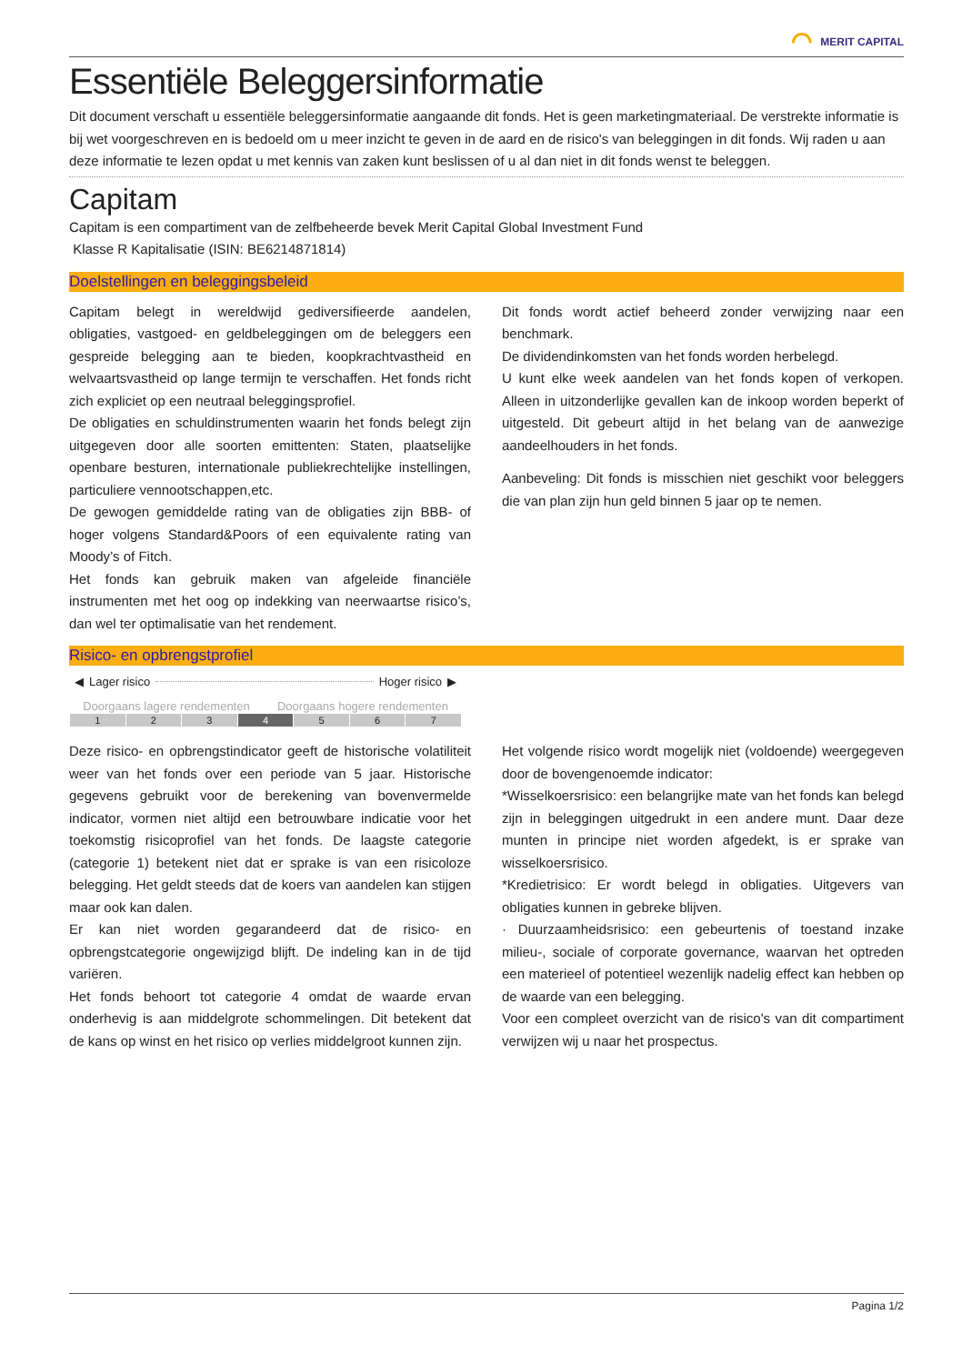⌒ MERIT CAPITAL
Essentiële Beleggersinformatie
Dit document verschaft u essentiële beleggersinformatie aangaande dit fonds. Het is geen marketingmateriaal. De verstrekte informatie is bij wet voorgeschreven en is bedoeld om u meer inzicht te geven in de aard en de risico's van beleggingen in dit fonds. Wij raden u aan deze informatie te lezen opdat u met kennis van zaken kunt beslissen of u al dan niet in dit fonds wenst te beleggen.
Capitam
Capitam is een compartiment van de zelfbeheerde bevek Merit Capital Global Investment Fund
Klasse R Kapitalisatie (ISIN: BE6214871814)
Doelstellingen en beleggingsbeleid
Capitam belegt in wereldwijd gediversifieerde aandelen, obligaties, vastgoed- en geldbeleggingen om de beleggers een gespreide belegging aan te bieden, koopkrachtvastheid en welvaartsvastheid op lange termijn te verschaffen. Het fonds richt zich expliciet op een neutraal beleggingsprofiel.
De obligaties en schuldinstrumenten waarin het fonds belegt zijn uitgegeven door alle soorten emittenten: Staten, plaatselijke openbare besturen, internationale publiekrechtelijke instellingen, particuliere vennootschappen,etc.
De gewogen gemiddelde rating van de obligaties zijn BBB- of hoger volgens Standard&Poors of een equivalente rating van Moody’s of Fitch.
Het fonds kan gebruik maken van afgeleide financiële instrumenten met het oog op indekking van neerwaartse risico’s, dan wel ter optimalisatie van het rendement.
Dit fonds wordt actief beheerd zonder verwijzing naar een benchmark.
De dividendinkomsten van het fonds worden herbelegd.
U kunt elke week aandelen van het fonds kopen of verkopen. Alleen in uitzonderlijke gevallen kan de inkoop worden beperkt of uitgesteld. Dit gebeurt altijd in het belang van de aanwezige aandeelhouders in het fonds.
Aanbeveling: Dit fonds is misschien niet geschikt voor beleggers die van plan zijn hun geld binnen 5 jaar op te nemen.
Risico- en opbrengstprofiel
◀ Lager risico Hoger risico ▶
Doorgaans lagere rendementen Doorgaans hogere rendementen
| 1 | 2 | 3 | 4 | 5 | 6 | 7 |
Deze risico- en opbrengstindicator geeft de historische volatiliteit weer van het fonds over een periode van 5 jaar. Historische gegevens gebruikt voor de berekening van bovenvermelde indicator, vormen niet altijd een betrouwbare indicatie voor het toekomstig risicoprofiel van het fonds. De laagste categorie (categorie 1) betekent niet dat er sprake is van een risicoloze belegging. Het geldt steeds dat de koers van aandelen kan stijgen maar ook kan dalen.
Er kan niet worden gegarandeerd dat de risico- en opbrengstcategorie ongewijzigd blijft. De indeling kan in de tijd variëren.
Het fonds behoort tot categorie 4 omdat de waarde ervan onderhevig is aan middelgrote schommelingen. Dit betekent dat de kans op winst en het risico op verlies middelgroot kunnen zijn.
Het volgende risico wordt mogelijk niet (voldoende) weergegeven door de bovengenoemde indicator:
*Wisselkoersrisico: een belangrijke mate van het fonds kan belegd zijn in beleggingen uitgedrukt in een andere munt. Daar deze munten in principe niet worden afgedekt, is er sprake van wisselkoersrisico.
*Kredietrisico: Er wordt belegd in obligaties. Uitgevers van obligaties kunnen in gebreke blijven.
· Duurzaamheidsrisico: een gebeurtenis of toestand inzake milieu-, sociale of corporate governance, waarvan het optreden een materieel of potentieel wezenlijk nadelig effect kan hebben op de waarde van een belegging.
Voor een compleet overzicht van de risico's van dit compartiment verwijzen wij u naar het prospectus.
Pagina 1/2